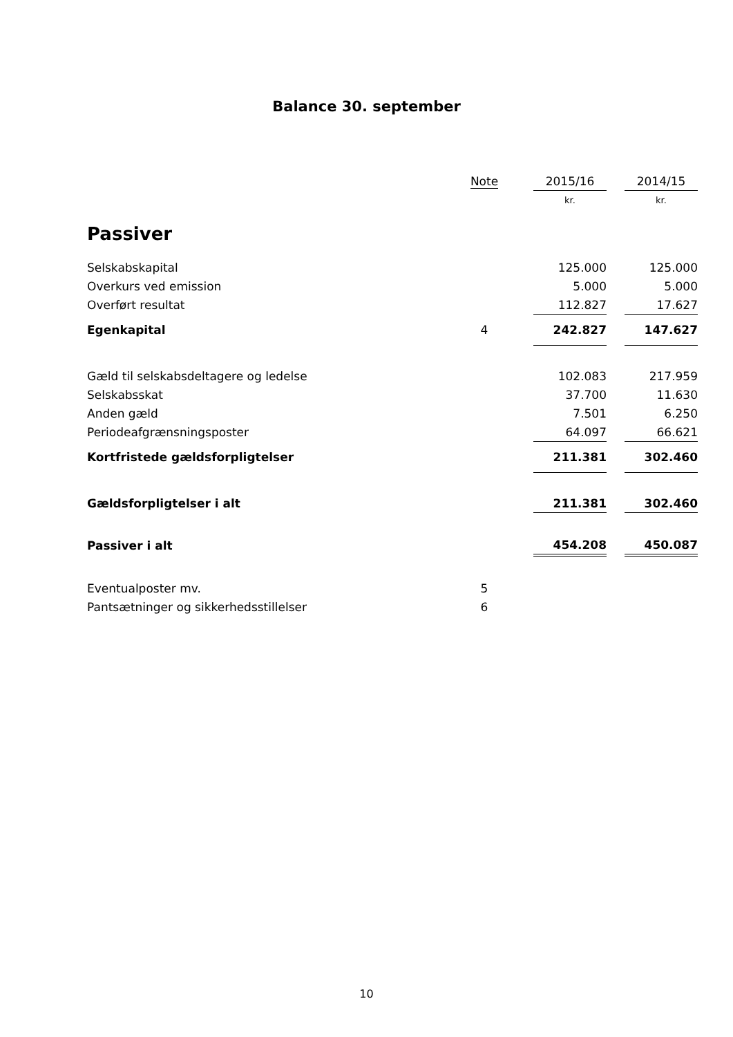Balance 30. september
| | Note | | 2015/16 | | 2014/15 |
| --- | --- | --- | --- | --- | --- |
| | | | kr. | | kr. |
| Passiver | | | | | |
| Selskabskapital | | | 125.000 | | 125.000 |
| Overkurs ved emission | | | 5.000 | | 5.000 |
| Overført resultat | | | 112.827 | | 17.627 |
| Egenkapital | 4 | | 242.827 | | 147.627 |
| Gæld til selskabsdeltagere og ledelse | | | 102.083 | | 217.959 |
| Selskabsskat | | | 37.700 | | 11.630 |
| Anden gæld | | | 7.501 | | 6.250 |
| Periodeafgrænsningsposter | | | 64.097 | | 66.621 |
| Kortfristede gældsforpligtelser | | | 211.381 | | 302.460 |
| Gældsforpligtelser i alt | | | 211.381 | | 302.460 |
| Passiver i alt | | | 454.208 | | 450.087 |
| Eventualposter mv. | 5 | | | | |
| Pantsætninger og sikkerhedsstillelser | 6 | | | | |
10